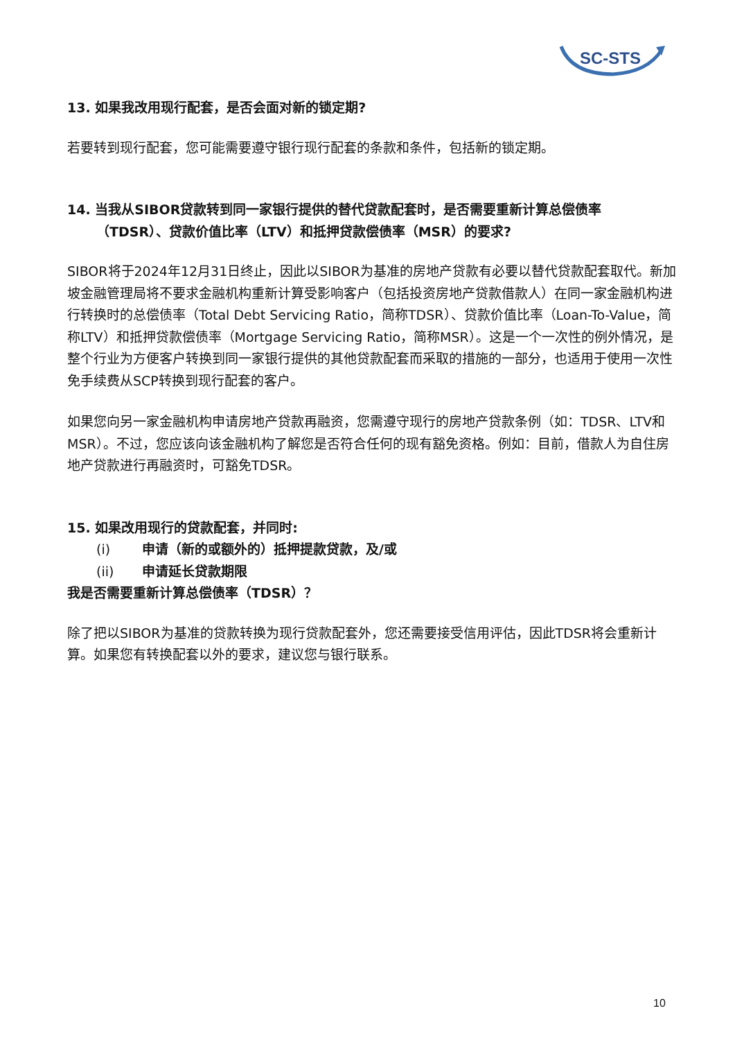SC-STS
13. 如果我改用现行配套，是否会面对新的锁定期?
若要转到现行配套，您可能需要遵守银行现行配套的条款和条件，包括新的锁定期。
14. 当我从SIBOR贷款转到同一家银行提供的替代贷款配套时，是否需要重新计算总偿债率
（TDSR）、贷款价值比率（LTV）和抵押贷款偿债率（MSR）的要求?
SIBOR将于2024年12月31日终止，因此以SIBOR为基准的房地产贷款有必要以替代贷款配套取代。新加坡金融管理局将不要求金融机构重新计算受影响客户（包括投资房地产贷款借款人）在同一家金融机构进行转换时的总偿债率（Total Debt Servicing Ratio，简称TDSR）、贷款价值比率（Loan-To-Value，简称LTV）和抵押贷款偿债率（Mortgage Servicing Ratio，简称MSR）。这是一个一次性的例外情况，是整个行业为方便客户转换到同一家银行提供的其他贷款配套而采取的措施的一部分，也适用于使用一次性免手续费从SCP转换到现行配套的客户。
如果您向另一家金融机构申请房地产贷款再融资，您需遵守现行的房地产贷款条例（如：TDSR、LTV和MSR）。不过，您应该向该金融机构了解您是否符合任何的现有豁免资格。例如：目前，借款人为自住房地产贷款进行再融资时，可豁免TDSR。
15. 如果改用现行的贷款配套，并同时:
(i) 申请（新的或额外的）抵押提款贷款，及/或
(ii) 申请延长贷款期限
我是否需要重新计算总偿债率（TDSR）？
除了把以SIBOR为基准的贷款转换为现行贷款配套外，您还需要接受信用评估，因此TDSR将会重新计算。如果您有转换配套以外的要求，建议您与银行联系。
10